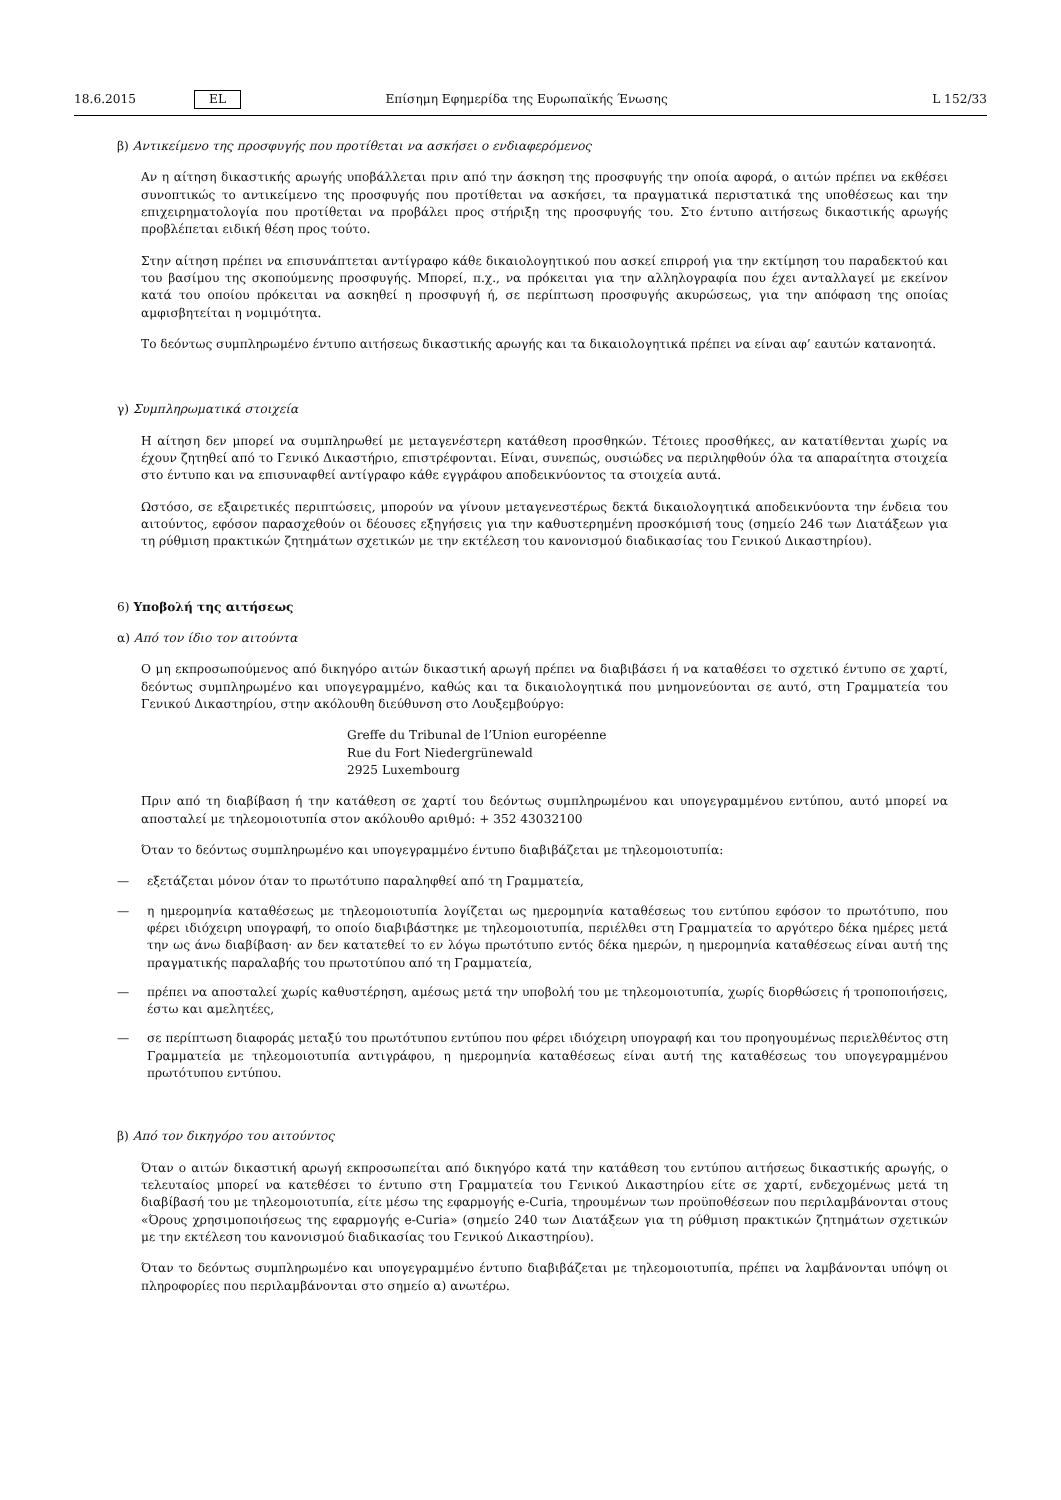18.6.2015 EL Επίσημη Εφημερίδα της Ευρωπαϊκής Ένωσης L 152/33
β) Αντικείμενο της προσφυγής που προτίθεται να ασκήσει ο ενδιαφερόμενος
Αν η αίτηση δικαστικής αρωγής υποβάλλεται πριν από την άσκηση της προσφυγής την οποία αφορά, ο αιτών πρέπει να εκθέσει συνοπτικώς το αντικείμενο της προσφυγής που προτίθεται να ασκήσει, τα πραγματικά περιστατικά της υποθέσεως και την επιχειρηματολογία που προτίθεται να προβάλει προς στήριξη της προσφυγής του. Στο έντυπο αιτήσεως δικαστικής αρωγής προβλέπεται ειδική θέση προς τούτο.
Στην αίτηση πρέπει να επισυνάπτεται αντίγραφο κάθε δικαιολογητικού που ασκεί επιρροή για την εκτίμηση του παραδεκτού και του βασίμου της σκοπούμενης προσφυγής. Μπορεί, π.χ., να πρόκειται για την αλληλογραφία που έχει ανταλλαγεί με εκείνον κατά του οποίου πρόκειται να ασκηθεί η προσφυγή ή, σε περίπτωση προσφυγής ακυρώσεως, για την απόφαση της οποίας αμφισβητείται η νομιμότητα.
Το δεόντως συμπληρωμένο έντυπο αιτήσεως δικαστικής αρωγής και τα δικαιολογητικά πρέπει να είναι αφ’ εαυτών κατανοητά.
γ) Συμπληρωματικά στοιχεία
Η αίτηση δεν μπορεί να συμπληρωθεί με μεταγενέστερη κατάθεση προσθηκών. Τέτοιες προσθήκες, αν κατατίθενται χωρίς να έχουν ζητηθεί από το Γενικό Δικαστήριο, επιστρέφονται. Είναι, συνεπώς, ουσιώδες να περιληφθούν όλα τα απαραίτητα στοιχεία στο έντυπο και να επισυναφθεί αντίγραφο κάθε εγγράφου αποδεικνύοντος τα στοιχεία αυτά.
Ωστόσο, σε εξαιρετικές περιπτώσεις, μπορούν να γίνουν μεταγενεστέρως δεκτά δικαιολογητικά αποδεικνύοντα την ένδεια του αιτούντος, εφόσον παρασχεθούν οι δέουσες εξηγήσεις για την καθυστερημένη προσκόμισή τους (σημείο 246 των Διατάξεων για τη ρύθμιση πρακτικών ζητημάτων σχετικών με την εκτέλεση του κανονισμού διαδικασίας του Γενικού Δικαστηρίου).
6) Υποβολή της αιτήσεως
α) Από τον ίδιο τον αιτούντα
Ο μη εκπροσωπούμενος από δικηγόρο αιτών δικαστική αρωγή πρέπει να διαβιβάσει ή να καταθέσει το σχετικό έντυπο σε χαρτί, δεόντως συμπληρωμένο και υπογεγραμμένο, καθώς και τα δικαιολογητικά που μνημονεύονται σε αυτό, στη Γραμματεία του Γενικού Δικαστηρίου, στην ακόλουθη διεύθυνση στο Λουξεμβούργο:
Greffe du Tribunal de l’Union européenne
Rue du Fort Niedergrünewald
2925 Luxembourg
Πριν από τη διαβίβαση ή την κατάθεση σε χαρτί του δεόντως συμπληρωμένου και υπογεγραμμένου εντύπου, αυτό μπορεί να αποσταλεί με τηλεομοιοτυπία στον ακόλουθο αριθμό: + 352 43032100
Όταν το δεόντως συμπληρωμένο και υπογεγραμμένο έντυπο διαβιβάζεται με τηλεομοιοτυπία:
— εξετάζεται μόνον όταν το πρωτότυπο παραληφθεί από τη Γραμματεία,
— η ημερομηνία καταθέσεως με τηλεομοιοτυπία λογίζεται ως ημερομηνία καταθέσεως του εντύπου εφόσον το πρωτότυπο, που φέρει ιδιόχειρη υπογραφή, το οποίο διαβιβάστηκε με τηλεομοιοτυπία, περιέλθει στη Γραμματεία το αργότερο δέκα ημέρες μετά την ως άνω διαβίβαση· αν δεν κατατεθεί το εν λόγω πρωτότυπο εντός δέκα ημερών, η ημερομηνία καταθέσεως είναι αυτή της πραγματικής παραλαβής του πρωτοτύπου από τη Γραμματεία,
— πρέπει να αποσταλεί χωρίς καθυστέρηση, αμέσως μετά την υποβολή του με τηλεομοιοτυπία, χωρίς διορθώσεις ή τροποποιήσεις, έστω και αμελητέες,
— σε περίπτωση διαφοράς μεταξύ του πρωτότυπου εντύπου που φέρει ιδιόχειρη υπογραφή και του προηγουμένως περιελθέντος στη Γραμματεία με τηλεομοιοτυπία αντιγράφου, η ημερομηνία καταθέσεως είναι αυτή της καταθέσεως του υπογεγραμμένου πρωτότυπου εντύπου.
β) Από τον δικηγόρο του αιτούντος
Όταν ο αιτών δικαστική αρωγή εκπροσωπείται από δικηγόρο κατά την κατάθεση του εντύπου αιτήσεως δικαστικής αρωγής, ο τελευταίος μπορεί να κατεθέσει το έντυπο στη Γραμματεία του Γενικού Δικαστηρίου είτε σε χαρτί, ενδεχομένως μετά τη διαβίβασή του με τηλεομοιοτυπία, είτε μέσω της εφαρμογής e-Curia, τηρουμένων των προϋποθέσεων που περιλαμβάνονται στους «Όρους χρησιμοποιήσεως της εφαρμογής e-Curia» (σημείο 240 των Διατάξεων για τη ρύθμιση πρακτικών ζητημάτων σχετικών με την εκτέλεση του κανονισμού διαδικασίας του Γενικού Δικαστηρίου).
Όταν το δεόντως συμπληρωμένο και υπογεγραμμένο έντυπο διαβιβάζεται με τηλεομοιοτυπία, πρέπει να λαμβάνονται υπόψη οι πληροφορίες που περιλαμβάνονται στο σημείο α) ανωτέρω.